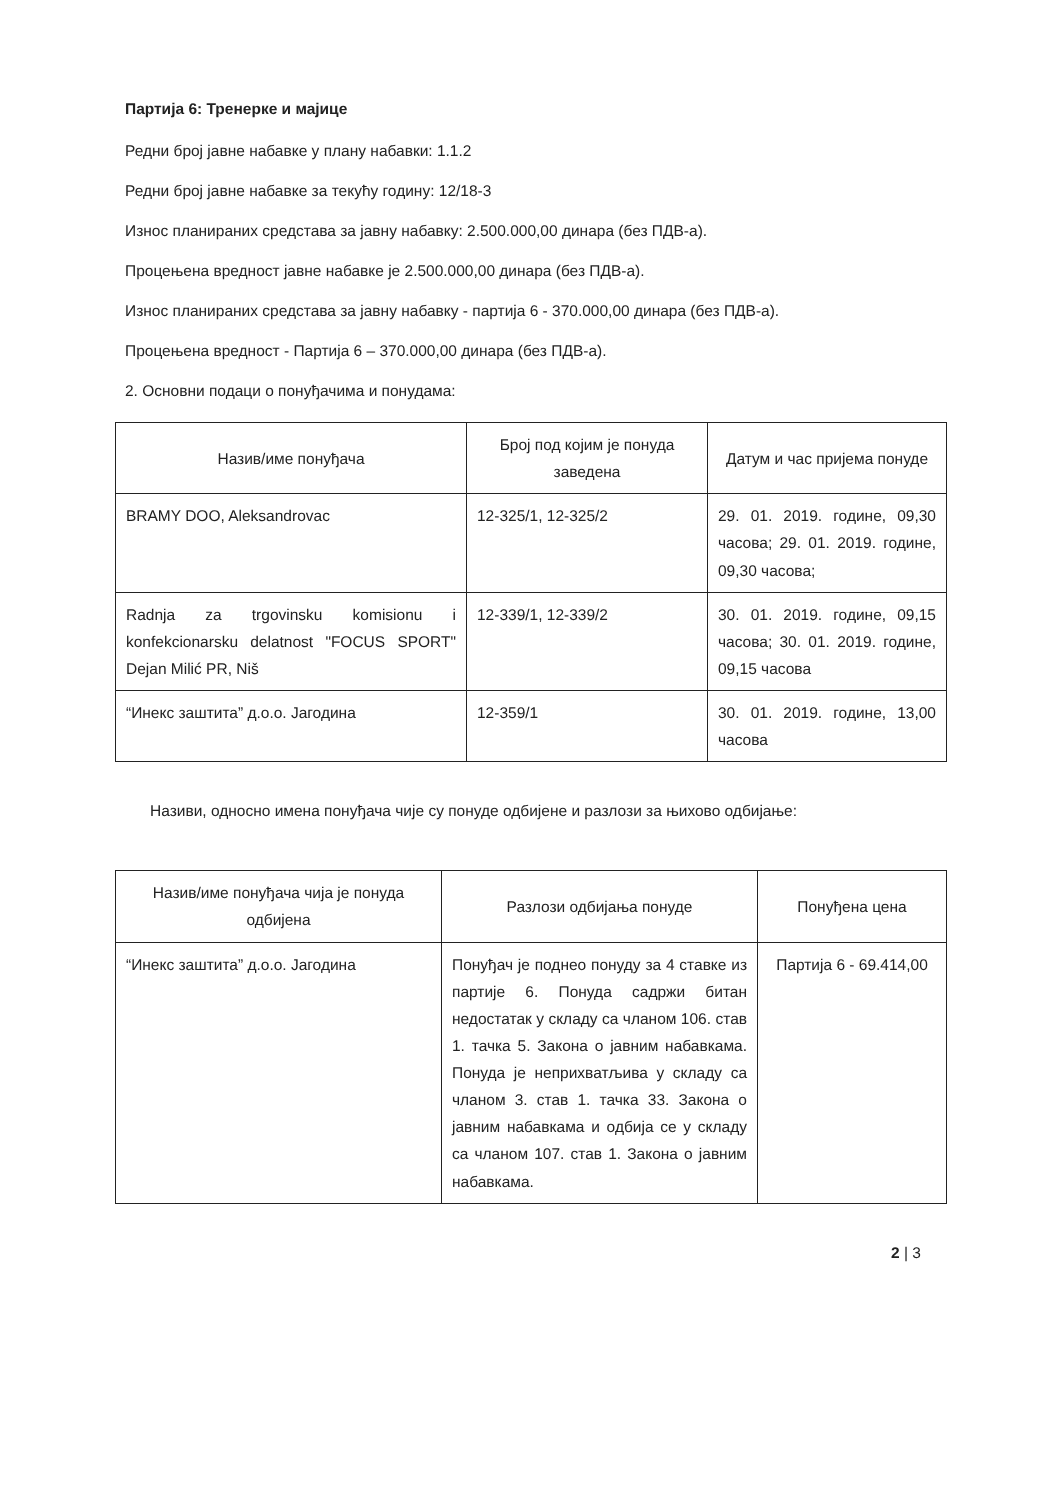Партија 6: Тренерке и мајице
Редни број јавне набавке у плану набавки: 1.1.2
Редни број јавне набавке за текућу годину: 12/18-3
Износ планираних средстава за јавну набавку: 2.500.000,00 динара (без ПДВ-а).
Процењена вредност јавне набавке је 2.500.000,00 динара (без ПДВ-а).
Износ планираних средстава за јавну набавку - партија 6 - 370.000,00 динара (без ПДВ-а).
Процењена вредност - Партија 6 – 370.000,00 динара (без ПДВ-а).
2. Основни подаци о понуђачима и понудама:
| Назив/име понуђача | Број под којим је понуда заведена | Датум и час пријема понуде |
| --- | --- | --- |
| BRAMY DOO, Aleksandrovac | 12-325/1, 12-325/2 | 29. 01. 2019. године, 09,30 часова; 29. 01. 2019. године, 09,30 часова; |
| Radnja za trgovinsku komisionu i konfekcionarsku delatnost "FOCUS SPORT" Dejan Milić PR, Niš | 12-339/1, 12-339/2 | 30. 01. 2019. године, 09,15 часова; 30. 01. 2019. године, 09,15 часова |
| “Инекс заштита” д.о.о. Јагодина | 12-359/1 | 30. 01. 2019. године, 13,00 часова |
Називи, односно имена понуђача чије су понуде одбијене и разлози за њихово одбијање:
| Назив/име понуђача чија је понуда одбијена | Разлози одбијања понуде | Понуђена цена |
| --- | --- | --- |
| “Инекс заштита” д.о.о. Јагодина | Понуђач је поднео понуду за 4 ставке из партије 6. Понуда садржи битан недостатак у складу са чланом 106. став 1. тачка 5. Закона о јавним набавкама. Понуда је неприхватљива у складу са чланом 3. став 1. тачка 33. Закона о јавним набавкама и одбија се у складу са чланом 107. став 1. Закона о јавним набавкама. | Партија 6 - 69.414,00 |
2 | 3